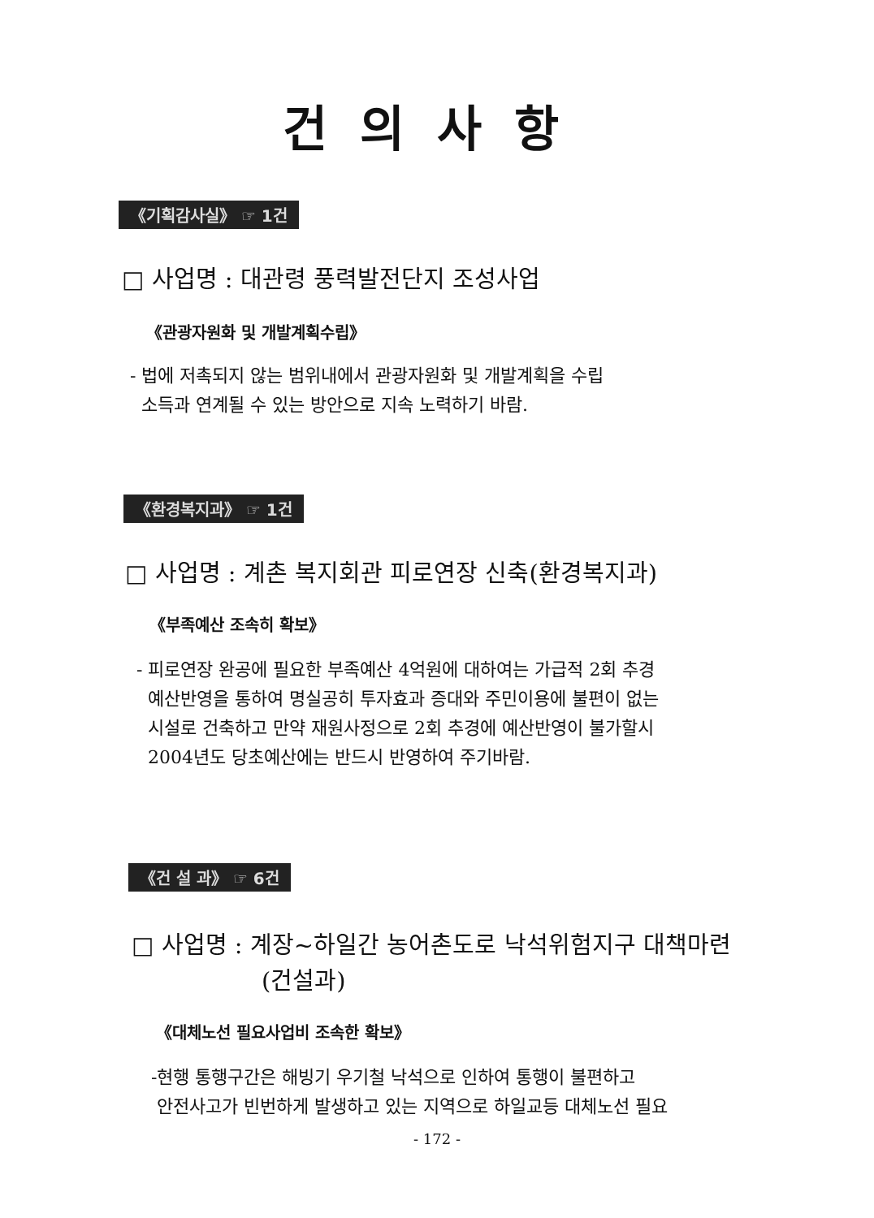건의사항
《기획감사실》 ☞ 1건
□ 사업명 : 대관령 풍력발전단지 조성사업
《관광자원화 및 개발계획수립》
- 법에 저촉되지 않는 범위내에서 관광자원화 및 개발계획을 수립
소득과 연계될 수 있는 방안으로 지속 노력하기 바람.
《환경복지과》 ☞ 1건
□ 사업명 : 계촌 복지회관 피로연장 신축(환경복지과)
《부족예산 조속히 확보》
- 피로연장 완공에 필요한 부족예산 4억원에 대하여는 가급적 2회 추경
예산반영을 통하여 명실공히 투자효과 증대와 주민이용에 불편이 없는
시설로 건축하고 만약 재원사정으로 2회 추경에 예산반영이 불가할시
2004년도 당초예산에는 반드시 반영하여 주기바람.
《건 설 과》 ☞ 6건
□ 사업명 : 계장~하일간 농어촌도로 낙석위험지구 대책마련
(건설과)
《대체노선 필요사업비 조속한 확보》
-현행 통행구간은 해빙기 우기철 낙석으로 인하여 통행이 불편하고
안전사고가 빈번하게 발생하고 있는 지역으로 하일교등 대체노선 필요
- 172 -